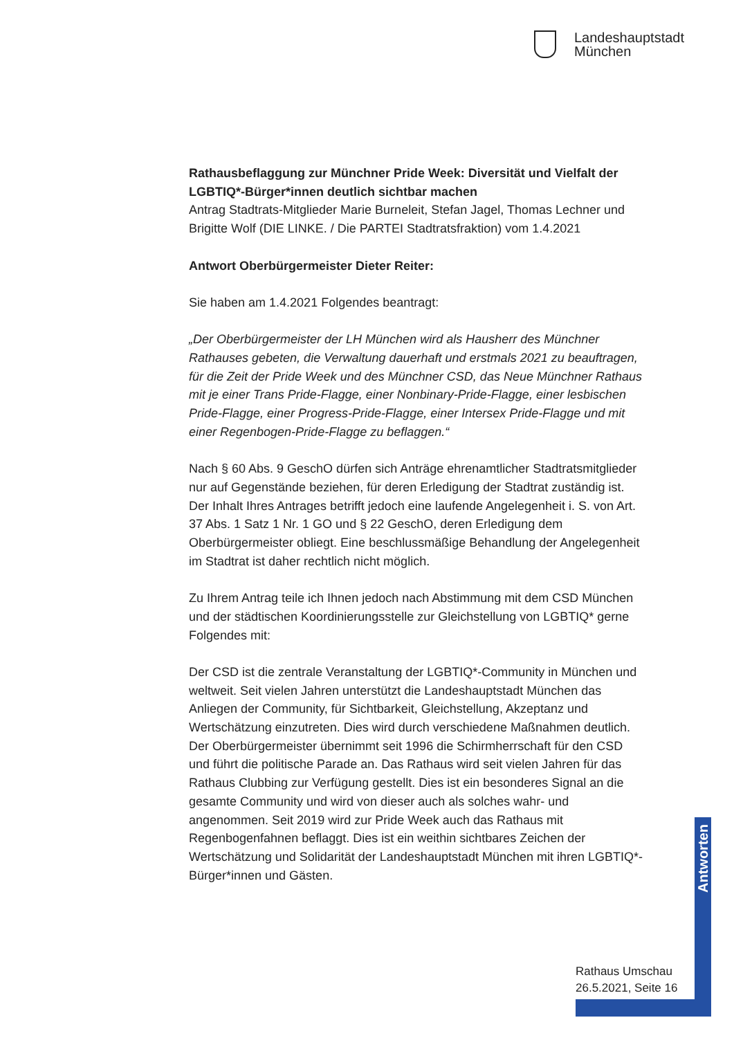Landeshauptstadt
München
Rathausbeflaggung zur Münchner Pride Week: Diversität und Vielfalt der LGBTIQ*-Bürger*innen deutlich sichtbar machen
Antrag Stadtrats-Mitglieder Marie Burneleit, Stefan Jagel, Thomas Lechner und Brigitte Wolf (DIE LINKE. / Die PARTEI Stadtratsfraktion) vom 1.4.2021
Antwort Oberbürgermeister Dieter Reiter:
Sie haben am 1.4.2021 Folgendes beantragt:
„Der Oberbürgermeister der LH München wird als Hausherr des Münchner Rathauses gebeten, die Verwaltung dauerhaft und erstmals 2021 zu beauftragen, für die Zeit der Pride Week und des Münchner CSD, das Neue Münchner Rathaus mit je einer Trans Pride-Flagge, einer Nonbinary-Pride-Flagge, einer lesbischen Pride-Flagge, einer Progress-Pride-Flagge, einer Intersex Pride-Flagge und mit einer Regenbogen-Pride-Flagge zu beflaggen.“
Nach § 60 Abs. 9 GeschO dürfen sich Anträge ehrenamtlicher Stadtratsmitglieder nur auf Gegenstände beziehen, für deren Erledigung der Stadtrat zuständig ist. Der Inhalt Ihres Antrages betrifft jedoch eine laufende Angelegenheit i. S. von Art. 37 Abs. 1 Satz 1 Nr. 1 GO und § 22 GeschO, deren Erledigung dem Oberbürgermeister obliegt. Eine beschlussmäßige Behandlung der Angelegenheit im Stadtrat ist daher rechtlich nicht möglich.
Zu Ihrem Antrag teile ich Ihnen jedoch nach Abstimmung mit dem CSD München und der städtischen Koordinierungsstelle zur Gleichstellung von LGBTIQ* gerne Folgendes mit:
Der CSD ist die zentrale Veranstaltung der LGBTIQ*-Community in München und weltweit. Seit vielen Jahren unterstützt die Landeshauptstadt München das Anliegen der Community, für Sichtbarkeit, Gleichstellung, Akzeptanz und Wertschätzung einzutreten. Dies wird durch verschiedene Maßnahmen deutlich. Der Oberbürgermeister übernimmt seit 1996 die Schirmherrschaft für den CSD und führt die politische Parade an. Das Rathaus wird seit vielen Jahren für das Rathaus Clubbing zur Verfügung gestellt. Dies ist ein besonderes Signal an die gesamte Community und wird von dieser auch als solches wahr- und angenommen. Seit 2019 wird zur Pride Week auch das Rathaus mit Regenbogenfahnen beflaggt. Dies ist ein weithin sichtbares Zeichen der Wertschätzung und Solidarität der Landeshauptstadt München mit ihren LGBTIQ*-Bürger*innen und Gästen.
Antworten
Rathaus Umschau
26.5.2021, Seite 16